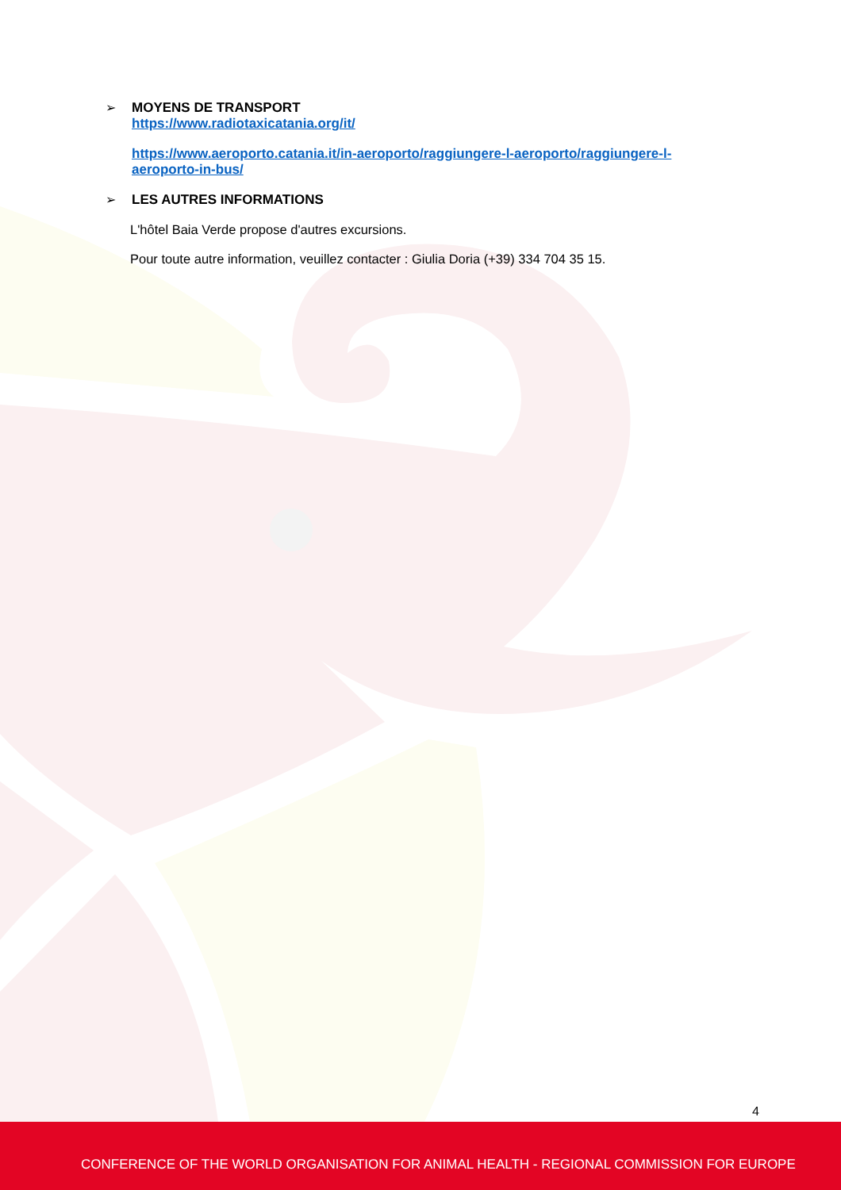➢ MOYENS DE TRANSPORT
https://www.radiotaxicatania.org/it/
https://www.aeroporto.catania.it/in-aeroporto/raggiungere-l-aeroporto/raggiungere-l-
aeroporto-in-bus/
➢ LES AUTRES INFORMATIONS
L'hôtel Baia Verde propose d'autres excursions.
Pour toute autre information, veuillez contacter : Giulia Doria (+39) 334 704 35 15.
4
CONFERENCE OF THE WORLD ORGANISATION FOR ANIMAL HEALTH - REGIONAL COMMISSION FOR EUROPE